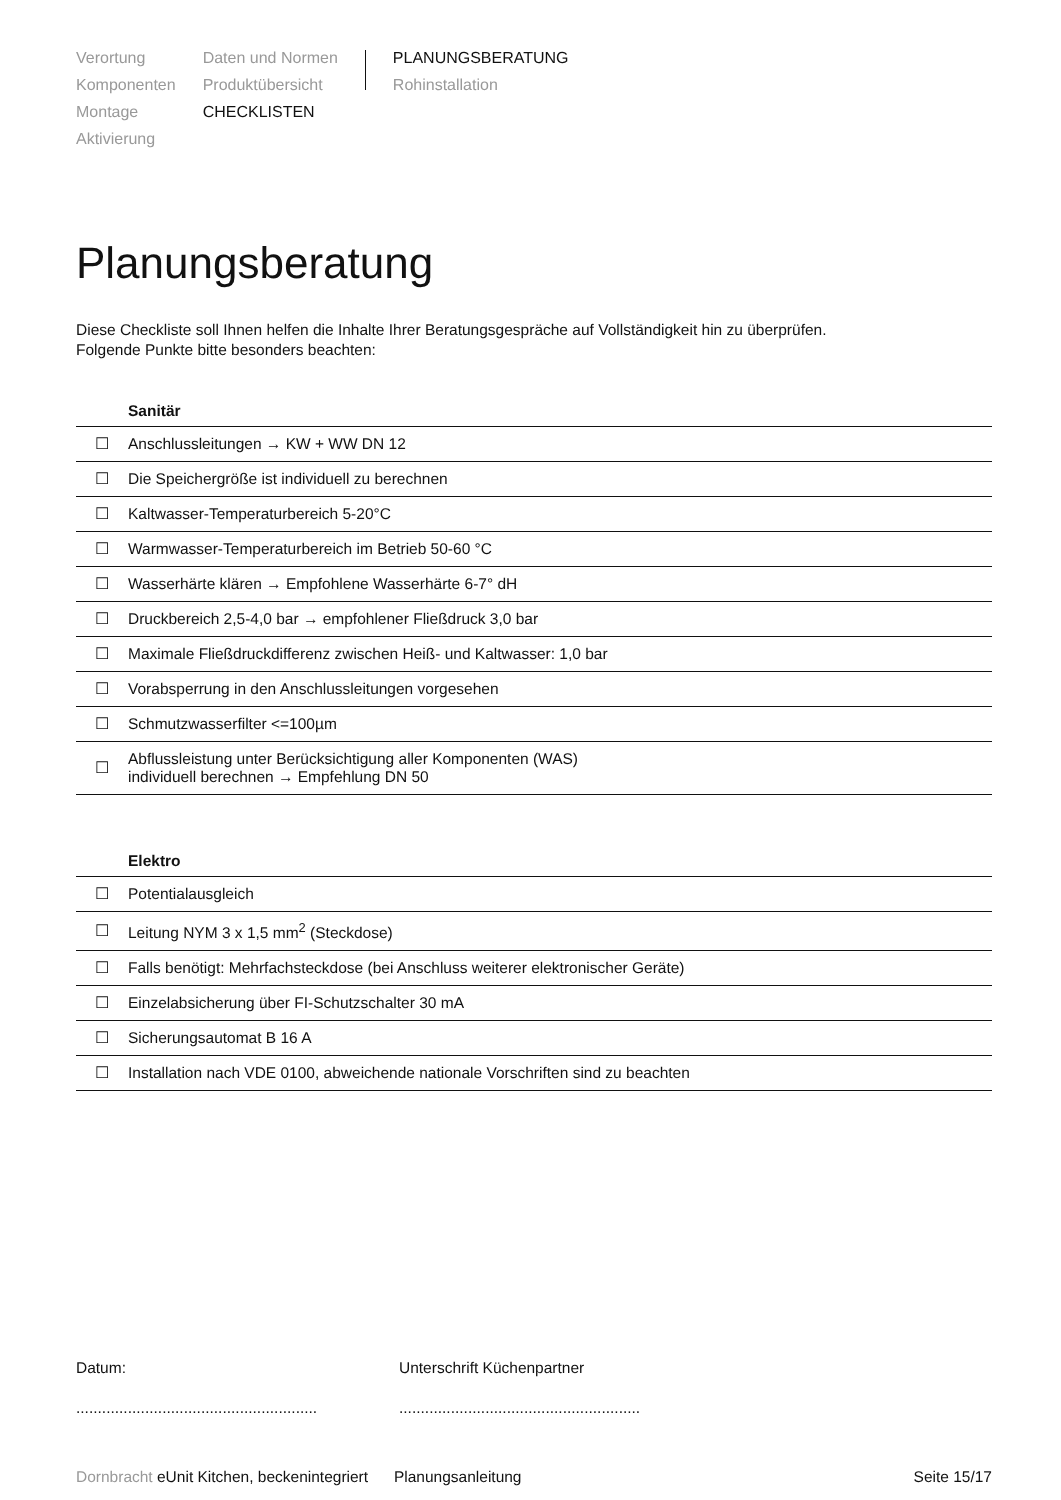Verortung
Komponenten
Montage
Aktivierung
Daten und Normen
Produktübersicht
CHECKLISTEN
PLANUNGSBERATUNG
Rohinstallation
Planungsberatung
Diese Checkliste soll Ihnen helfen die Inhalte Ihrer Beratungsgespräche auf Vollständigkeit hin zu überprüfen.
Folgende Punkte bitte besonders beachten:
| | Sanitär |
| --- | --- |
| ☐ | Anschlussleitungen → KW + WW DN 12 |
| ☐ | Die Speichergröße ist individuell zu berechnen |
| ☐ | Kaltwasser-Temperaturbereich 5-20°C |
| ☐ | Warmwasser-Temperaturbereich im Betrieb 50-60 °C |
| ☐ | Wasserhärte klären → Empfohlene Wasserhärte 6-7° dH |
| ☐ | Druckbereich 2,5-4,0 bar → empfohlener Fließdruck 3,0 bar |
| ☐ | Maximale Fließdruckdifferenz zwischen Heiß- und Kaltwasser: 1,0 bar |
| ☐ | Vorabsperrung in den Anschlussleitungen vorgesehen |
| ☐ | Schmutzwasserfilter <=100µm |
| ☐ | Abflussleistung unter Berücksichtigung aller Komponenten (WAS) individuell berechnen → Empfehlung DN 50 |
| | Elektro |
| --- | --- |
| ☐ | Potentialausgleich |
| ☐ | Leitung NYM 3 x 1,5 mm<sup>2</sup> (Steckdose) |
| ☐ | Falls benötigt: Mehrfachsteckdose (bei Anschluss weiterer elektronischer Geräte) |
| ☐ | Einzelabsicherung über FI-Schutzschalter 30 mA |
| ☐ | Sicherungsautomat B 16 A |
| ☐ | Installation nach VDE 0100, abweichende nationale Vorschriften sind zu beachten |
Datum:
........................................................
Unterschrift Küchenpartner
........................................................
Dornbracht eUnit Kitchen, beckenintegriert Planungsanleitung Seite 15/17